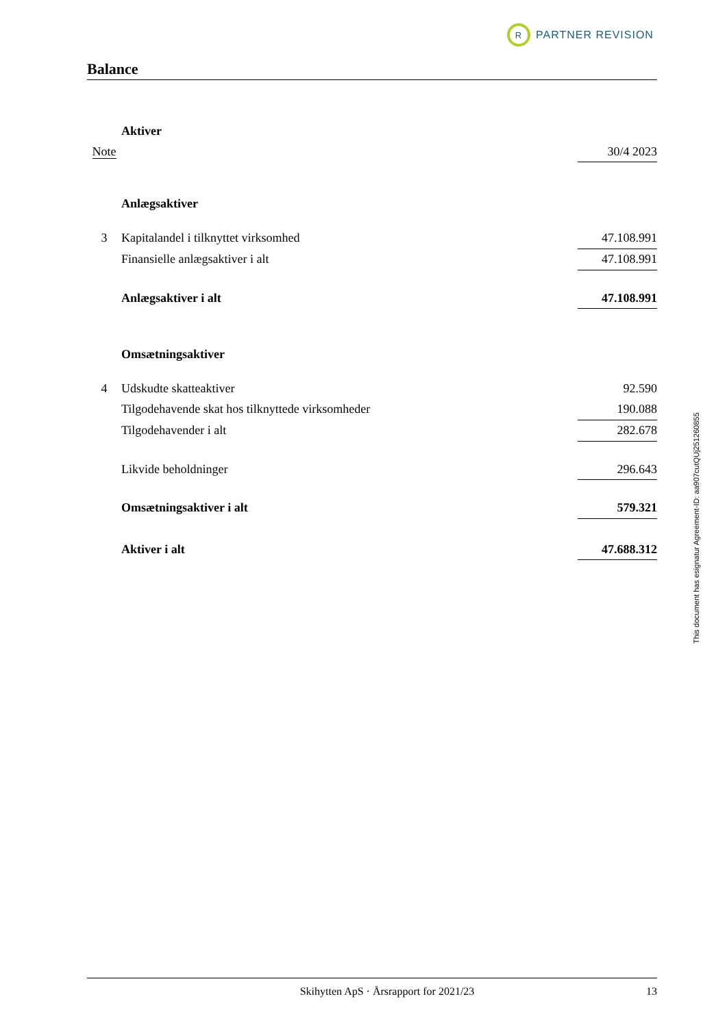R
PARTNER REVISION
Balance
| | Aktiver | |
| Note | | 30/4 2023 |
| | Anlægsaktiver | |
| 3 | Kapitalandel i tilknyttet virksomhed | 47.108.991 |
| | Finansielle anlægsaktiver i alt | 47.108.991 |
| | Anlægsaktiver i alt | 47.108.991 |
| | Omsætningsaktiver | |
| 4 | Udskudte skatteaktiver | 92.590 |
| | Tilgodehavende skat hos tilknyttede virksomheder | 190.088 |
| | Tilgodehavender i alt | 282.678 |
| | Likvide beholdninger | 296.643 |
| | Omsætningsaktiver i alt | 579.321 |
| | Aktiver i alt | 47.688.312 |
This document has esignatur Agreement-ID: aa907cutQUj251260855
Skihytten ApS · Årsrapport for 2021/23 13